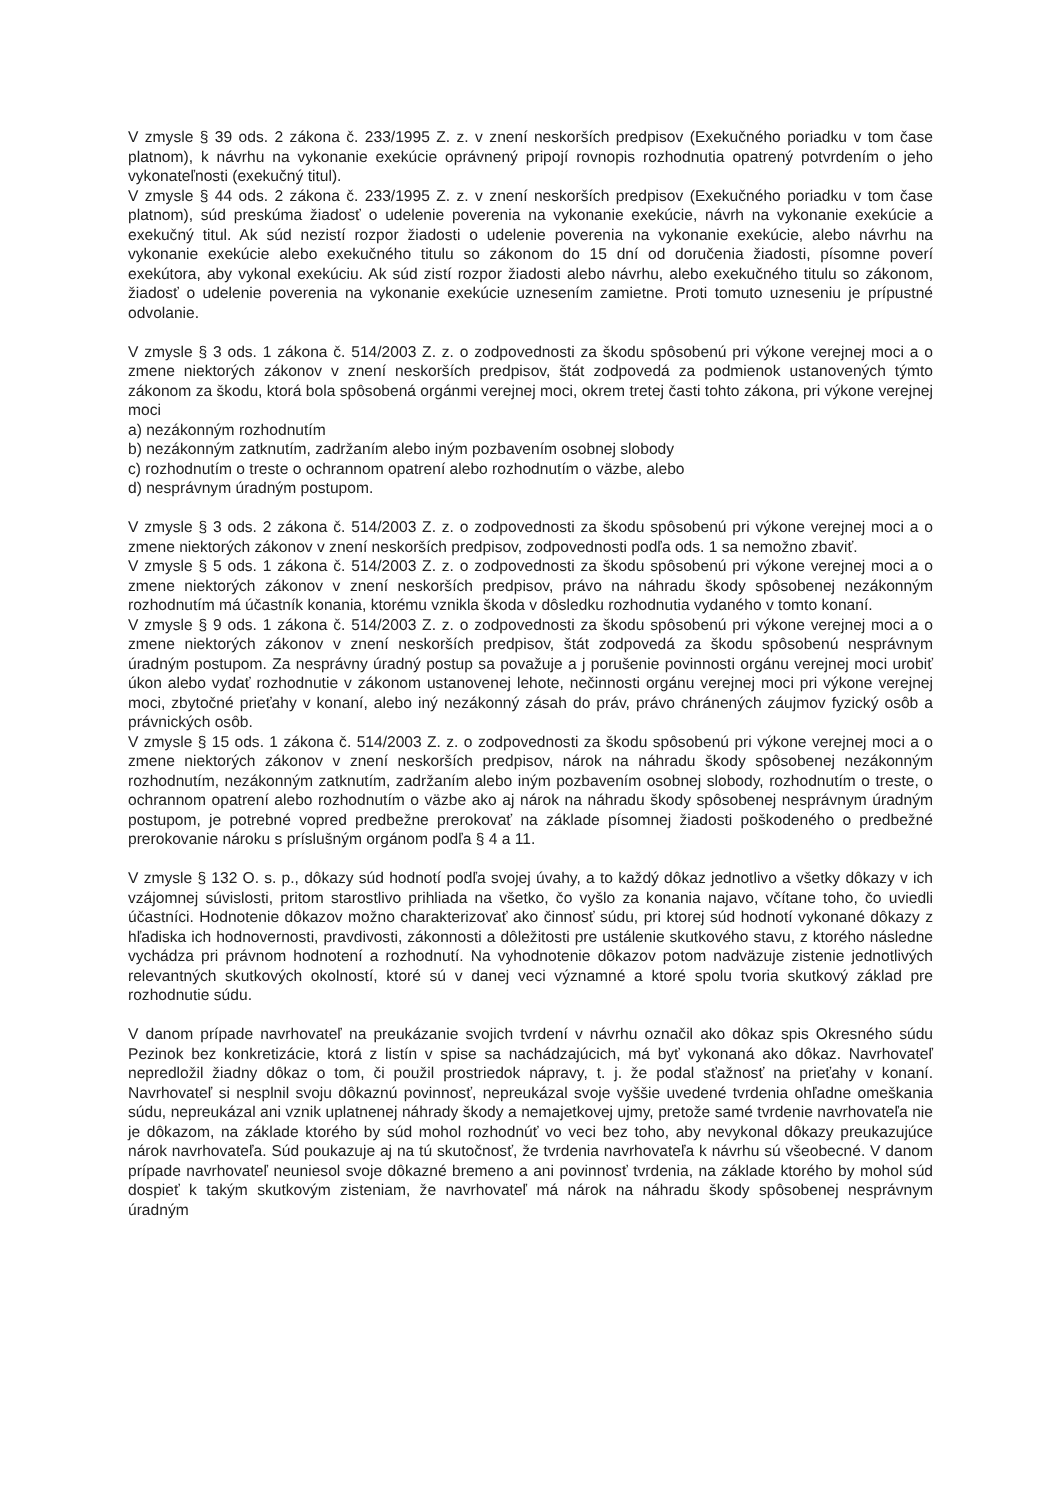V zmysle § 39 ods. 2 zákona č. 233/1995 Z. z. v znení neskorších predpisov (Exekučného poriadku v tom čase platnom), k návrhu na vykonanie exekúcie oprávnený pripojí rovnopis rozhodnutia opatrený potvrdením o jeho vykonateľnosti (exekučný titul).
V zmysle § 44 ods. 2 zákona č. 233/1995 Z. z. v znení neskorších predpisov (Exekučného poriadku v tom čase platnom), súd preskúma žiadosť o udelenie poverenia na vykonanie exekúcie, návrh na vykonanie exekúcie a exekučný titul. Ak súd nezistí rozpor žiadosti o udelenie poverenia na vykonanie exekúcie, alebo návrhu na vykonanie exekúcie alebo exekučného titulu so zákonom do 15 dní od doručenia žiadosti, písomne poverí exekútora, aby vykonal exekúciu. Ak súd zistí rozpor žiadosti alebo návrhu, alebo exekučného titulu so zákonom, žiadosť o udelenie poverenia na vykonanie exekúcie uznesením zamietne. Proti tomuto uzneseniu je prípustné odvolanie.
V zmysle § 3 ods. 1 zákona č. 514/2003 Z. z. o zodpovednosti za škodu spôsobenú pri výkone verejnej moci a o zmene niektorých zákonov v znení neskorších predpisov, štát zodpovedá za podmienok ustanovených týmto zákonom za škodu, ktorá bola spôsobená orgánmi verejnej moci, okrem tretej časti tohto zákona, pri výkone verejnej moci
a) nezákonným rozhodnutím
b) nezákonným zatknutím, zadržaním alebo iným pozbavením osobnej slobody
c) rozhodnutím o treste o ochrannom opatrení alebo rozhodnutím o väzbe, alebo
d) nesprávnym úradným postupom.
V zmysle § 3 ods. 2 zákona č. 514/2003 Z. z. o zodpovednosti za škodu spôsobenú pri výkone verejnej moci a o zmene niektorých zákonov v znení neskorších predpisov, zodpovednosti podľa ods. 1 sa nemožno zbaviť.
V zmysle § 5 ods. 1 zákona č. 514/2003 Z. z. o zodpovednosti za škodu spôsobenú pri výkone verejnej moci a o zmene niektorých zákonov v znení neskorších predpisov, právo na náhradu škody spôsobenej nezákonným rozhodnutím má účastník konania, ktorému vznikla škoda v dôsledku rozhodnutia vydaného v tomto konaní.
V zmysle § 9 ods. 1 zákona č. 514/2003 Z. z. o zodpovednosti za škodu spôsobenú pri výkone verejnej moci a o zmene niektorých zákonov v znení neskorších predpisov, štát zodpovedá za škodu spôsobenú nesprávnym úradným postupom. Za nesprávny úradný postup sa považuje a j porušenie povinnosti orgánu verejnej moci urobiť úkon alebo vydať rozhodnutie v zákonom ustanovenej lehote, nečinnosti orgánu verejnej moci pri výkone verejnej moci, zbytočné prieťahy v konaní, alebo iný nezákonný zásah do práv, právo chránených záujmov fyzický osôb a právnických osôb.
V zmysle § 15 ods. 1 zákona č. 514/2003 Z. z. o zodpovednosti za škodu spôsobenú pri výkone verejnej moci a o zmene niektorých zákonov v znení neskorších predpisov, nárok na náhradu škody spôsobenej nezákonným rozhodnutím, nezákonným zatknutím, zadržaním alebo iným pozbavením osobnej slobody, rozhodnutím o treste, o ochrannom opatrení alebo rozhodnutím o väzbe ako aj nárok na náhradu škody spôsobenej nesprávnym úradným postupom, je potrebné vopred predbežne prerokovať na základe písomnej žiadosti poškodeného o predbežné prerokovanie nároku s príslušným orgánom podľa § 4 a 11.
V zmysle § 132 O. s. p., dôkazy súd hodnotí podľa svojej úvahy, a to každý dôkaz jednotlivo a všetky dôkazy v ich vzájomnej súvislosti, pritom starostlivo prihliada na všetko, čo vyšlo za konania najavo, včítane toho, čo uviedli účastníci. Hodnotenie dôkazov možno charakterizovať ako činnosť súdu, pri ktorej súd hodnotí vykonané dôkazy z hľadiska ich hodnovernosti, pravdivosti, zákonnosti a dôležitosti pre ustálenie skutkového stavu, z ktorého následne vychádza pri právnom hodnotení a rozhodnutí. Na vyhodnotenie dôkazov potom nadväzuje zistenie jednotlivých relevantných skutkových okolností, ktoré sú v danej veci významné a ktoré spolu tvoria skutkový základ pre rozhodnutie súdu.
V danom prípade navrhovateľ na preukázanie svojich tvrdení v návrhu označil ako dôkaz spis Okresného súdu Pezinok bez konkretizácie, ktorá z listín v spise sa nachádzajúcich, má byť vykonaná ako dôkaz. Navrhovateľ nepredložil žiadny dôkaz o tom, či použil prostriedok nápravy, t. j. že podal sťažnosť na prieťahy v konaní. Navrhovateľ si nesplnil svoju dôkaznú povinnosť, nepreukázal svoje vyššie uvedené tvrdenia ohľadne omeškania súdu, nepreukázal ani vznik uplatnenej náhrady škody a nemajetkovej ujmy, pretože samé tvrdenie navrhovateľa nie je dôkazom, na základe ktorého by súd mohol rozhodnúť vo veci bez toho, aby nevykonal dôkazy preukazujúce nárok navrhovateľa. Súd poukazuje aj na tú skutočnosť, že tvrdenia navrhovateľa k návrhu sú všeobecné. V danom prípade navrhovateľ neuniesol svoje dôkazné bremeno a ani povinnosť tvrdenia, na základe ktorého by mohol súd dospieť k takým skutkovým zisteniam, že navrhovateľ má nárok na náhradu škody spôsobenej nesprávnym úradným